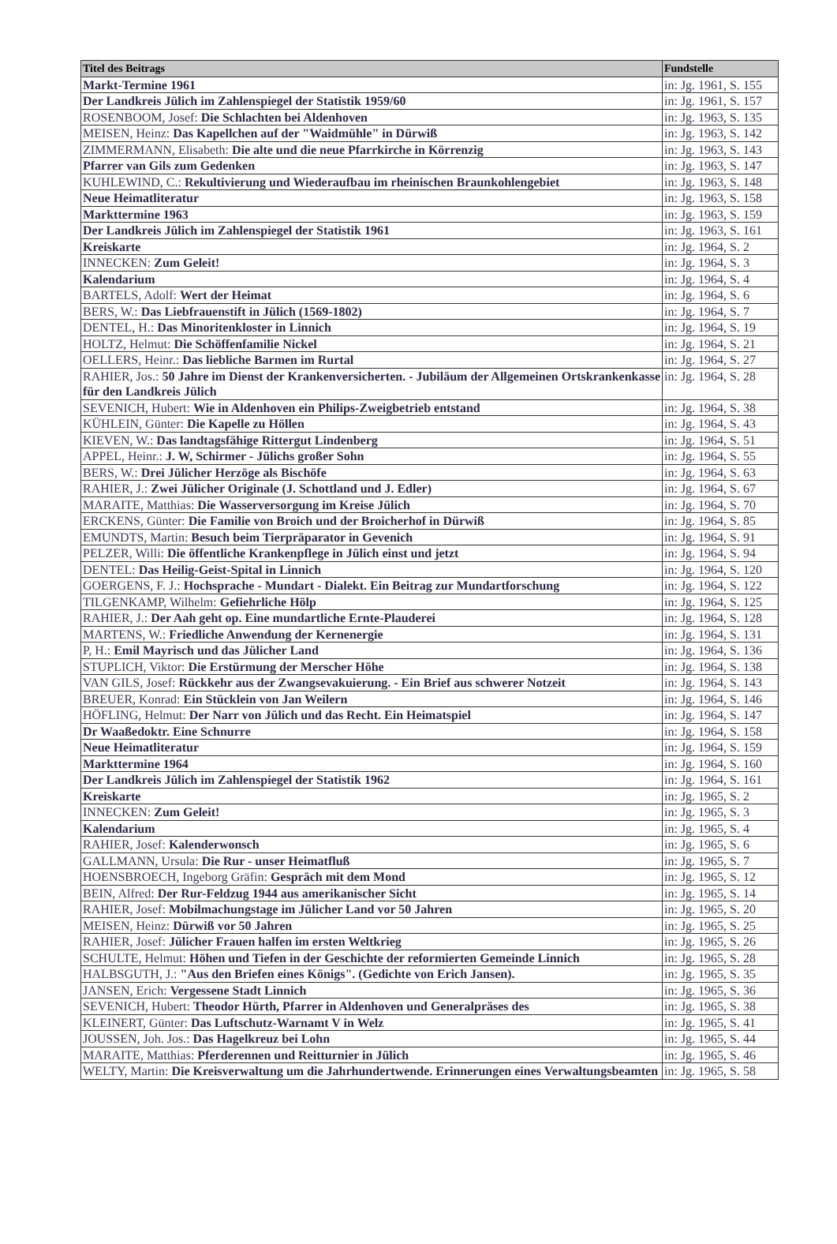| Titel des Beitrags | Fundstelle |
| --- | --- |
| Markt-Termine 1961 | in: Jg. 1961, S. 155 |
| Der Landkreis Jülich im Zahlenspiegel der Statistik 1959/60 | in: Jg. 1961, S. 157 |
| ROSENBOOM, Josef: Die Schlachten bei Aldenhoven | in: Jg. 1963, S. 135 |
| MEISEN, Heinz: Das Kapellchen auf der "Waidmühle" in Dürwiß | in: Jg. 1963, S. 142 |
| ZIMMERMANN, Elisabeth: Die alte und die neue Pfarrkirche in Körrenzig | in: Jg. 1963, S. 143 |
| Pfarrer van Gils zum Gedenken | in: Jg. 1963, S. 147 |
| KUHLEWIND, C.: Rekultivierung und Wiederaufbau im rheinischen Braunkohlengebiet | in: Jg. 1963, S. 148 |
| Neue Heimatliteratur | in: Jg. 1963, S. 158 |
| Markttermine 1963 | in: Jg. 1963, S. 159 |
| Der Landkreis Jülich im Zahlenspiegel der Statistik 1961 | in: Jg. 1963, S. 161 |
| Kreiskarte | in: Jg. 1964, S. 2 |
| INNECKEN: Zum Geleit! | in: Jg. 1964, S. 3 |
| Kalendarium | in: Jg. 1964, S. 4 |
| BARTELS, Adolf: Wert der Heimat | in: Jg. 1964, S. 6 |
| BERS, W.: Das Liebfrauenstift in Jülich (1569-1802) | in: Jg. 1964, S. 7 |
| DENTEL, H.: Das Minoritenkloster in Linnich | in: Jg. 1964, S. 19 |
| HOLTZ, Helmut: Die Schöffenfamilie Nickel | in: Jg. 1964, S. 21 |
| OELLERS, Heinr.: Das liebliche Barmen im Rurtal | in: Jg. 1964, S. 27 |
| RAHIER, Jos.: 50 Jahre im Dienst der Krankenversicherten. - Jubiläum der Allgemeinen Ortskrankenkasse für den Landkreis Jülich | in: Jg. 1964, S. 28 |
| SEVENICH, Hubert: Wie in Aldenhoven ein Philips-Zweigbetrieb entstand | in: Jg. 1964, S. 38 |
| KÜHLEIN, Günter: Die Kapelle zu Höllen | in: Jg. 1964, S. 43 |
| KIEVEN, W.: Das landtagsfähige Rittergut Lindenberg | in: Jg. 1964, S. 51 |
| APPEL, Heinr.: J. W, Schirmer - Jülichs großer Sohn | in: Jg. 1964, S. 55 |
| BERS, W.: Drei Jülicher Herzöge als Bischöfe | in: Jg. 1964, S. 63 |
| RAHIER, J.: Zwei Jülicher Originale (J. Schottland und J. Edler) | in: Jg. 1964, S. 67 |
| MARAITE, Matthias: Die Wasserversorgung im Kreise Jülich | in: Jg. 1964, S. 70 |
| ERCKENS, Günter: Die Familie von Broich und der Broicherhof in Dürwiß | in: Jg. 1964, S. 85 |
| EMUNDTS, Martin: Besuch beim Tierpräparator in Gevenich | in: Jg. 1964, S. 91 |
| PELZER, Willi: Die öffentliche Krankenpflege in Jülich einst und jetzt | in: Jg. 1964, S. 94 |
| DENTEL: Das Heilig-Geist-Spital in Linnich | in: Jg. 1964, S. 120 |
| GOERGENS, F. J.: Hochsprache - Mundart - Dialekt. Ein Beitrag zur Mundartforschung | in: Jg. 1964, S. 122 |
| TILGENKAMP, Wilhelm: Gefiehrliche Hölp | in: Jg. 1964, S. 125 |
| RAHIER, J.: Der Aah geht op. Eine mundartliche Ernte-Plauderei | in: Jg. 1964, S. 128 |
| MARTENS, W.: Friedliche Anwendung der Kernenergie | in: Jg. 1964, S. 131 |
| P, H.: Emil Mayrisch und das Jülicher Land | in: Jg. 1964, S. 136 |
| STUPLICH, Viktor: Die Erstürmung der Merscher Höhe | in: Jg. 1964, S. 138 |
| VAN GILS, Josef: Rückkehr aus der Zwangsevakuierung. - Ein Brief aus schwerer Notzeit | in: Jg. 1964, S. 143 |
| BREUER, Konrad: Ein Stücklein von Jan Weilern | in: Jg. 1964, S. 146 |
| HÖFLING, Helmut: Der Narr von Jülich und das Recht. Ein Heimatspiel | in: Jg. 1964, S. 147 |
| Dr Waaßedoktr. Eine Schnurre | in: Jg. 1964, S. 158 |
| Neue Heimatliteratur | in: Jg. 1964, S. 159 |
| Markttermine 1964 | in: Jg. 1964, S. 160 |
| Der Landkreis Jülich im Zahlenspiegel der Statistik 1962 | in: Jg. 1964, S. 161 |
| Kreiskarte | in: Jg. 1965, S. 2 |
| INNECKEN: Zum Geleit! | in: Jg. 1965, S. 3 |
| Kalendarium | in: Jg. 1965, S. 4 |
| RAHIER, Josef: Kalenderwonsch | in: Jg. 1965, S. 6 |
| GALLMANN, Ursula: Die Rur - unser Heimatfluß | in: Jg. 1965, S. 7 |
| HOENSBROECH, Ingeborg Gräfin: Gespräch mit dem Mond | in: Jg. 1965, S. 12 |
| BEIN, Alfred: Der Rur-Feldzug 1944 aus amerikanischer Sicht | in: Jg. 1965, S. 14 |
| RAHIER, Josef: Mobilmachungstage im Jülicher Land vor 50 Jahren | in: Jg. 1965, S. 20 |
| MEISEN, Heinz: Dürwiß vor 50 Jahren | in: Jg. 1965, S. 25 |
| RAHIER, Josef: Jülicher Frauen halfen im ersten Weltkrieg | in: Jg. 1965, S. 26 |
| SCHULTE, Helmut: Höhen und Tiefen in der Geschichte der reformierten Gemeinde Linnich | in: Jg. 1965, S. 28 |
| HALBSGUTH, J.: "Aus den Briefen eines Königs". (Gedichte von Erich Jansen). | in: Jg. 1965, S. 35 |
| JANSEN, Erich: Vergessene Stadt Linnich | in: Jg. 1965, S. 36 |
| SEVENICH, Hubert: Theodor Hürth, Pfarrer in Aldenhoven und Generalpräses des | in: Jg. 1965, S. 38 |
| KLEINERT, Günter: Das Luftschutz-Warnamt V in Welz | in: Jg. 1965, S. 41 |
| JOUSSEN, Joh. Jos.: Das Hagelkreuz bei Lohn | in: Jg. 1965, S. 44 |
| MARAITE, Matthias: Pferderennen und Reitturnier in Jülich | in: Jg. 1965, S. 46 |
| WELTY, Martin: Die Kreisverwaltung um die Jahrhundertwende. Erinnerungen eines Verwaltungsbeamten | in: Jg. 1965, S. 58 |